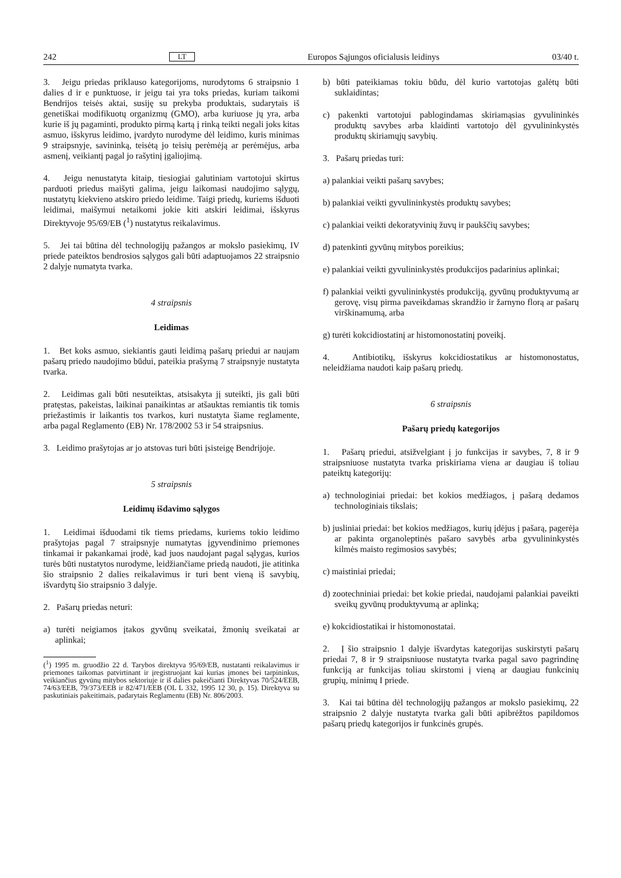242 LT Europos Sąjungos oficialusis leidinys 03/40 t.
3. Jeigu priedas priklauso kategorijoms, nurodytoms 6 straipsnio 1 dalies d ir e punktuose, ir jeigu tai yra toks priedas, kuriam taikomi Bendrijos teisės aktai, susiję su prekyba produktais, sudarytais iš genetiškai modifikuotų organizmų (GMO), arba kuriuose jų yra, arba kurie iš jų pagaminti, produkto pirmą kartą į rinką teikti negali joks kitas asmuo, išskyrus leidimo, įvardyto nurodyme dėl leidimo, kuris minimas 9 straipsnyje, savininką, teisėtą jo teisių perėmėją ar perėmėjus, arba asmenį, veikiantį pagal jo rašytinį įgaliojimą.
4. Jeigu nenustatyta kitaip, tiesiogiai galutiniam vartotojui skirtus parduoti priedus maišyti galima, jeigu laikomasi naudojimo sąlygų, nustatytų kiekvieno atskiro priedo leidime. Taigi priedų, kuriems išduoti leidimai, maišymui netaikomi jokie kiti atskiri leidimai, išskyrus Direktyvoje 95/69/EB (<sup>1</sup>) nustatytus reikalavimus.
5. Jei tai būtina dėl technologijų pažangos ar mokslo pasiekimų, IV priede pateiktos bendrosios sąlygos gali būti adaptuojamos 22 straipsnio 2 dalyje numatyta tvarka.
4 straipsnis
Leidimas
1. Bet koks asmuo, siekiantis gauti leidimą pašarų priedui ar naujam pašarų priedo naudojimo būdui, pateikia prašymą 7 straipsnyje nustatyta tvarka.
2. Leidimas gali būti nesuteiktas, atsisakyta jį suteikti, jis gali būti pratęstas, pakeistas, laikinai panaikintas ar atšauktas remiantis tik tomis priežastimis ir laikantis tos tvarkos, kuri nustatyta šiame reglamente, arba pagal Reglamento (EB) Nr. 178/2002 53 ir 54 straipsnius.
3. Leidimo prašytojas ar jo atstovas turi būti įsisteigę Bendrijoje.
5 straipsnis
Leidimų išdavimo sąlygos
1. Leidimai išduodami tik tiems priedams, kuriems tokio leidimo prašytojas pagal 7 straipsnyje numatytas įgyvendinimo priemones tinkamai ir pakankamai įrodė, kad juos naudojant pagal sąlygas, kurios turės būti nustatytos nurodyme, leidžiančiame priedą naudoti, jie atitinka šio straipsnio 2 dalies reikalavimus ir turi bent vieną iš savybių, išvardytų šio straipsnio 3 dalyje.
2. Pašarų priedas neturi:
a) turėti neigiamos įtakos gyvūnų sveikatai, žmonių sveikatai ar aplinkai;
(<sup>1</sup>) 1995 m. gruodžio 22 d. Tarybos direktyva 95/69/EB, nustatanti reikalavimus ir priemones taikomas patvirtinant ir įregistruojant kai kurias įmones bei tarpininkus, veikiančius gyvūnų mitybos sektoriuje ir iš dalies pakeičianti Direktyvas 70/524/EEB, 74/63/EEB, 79/373/EEB ir 82/471/EEB (OL L 332, 1995 12 30, p. 15). Direktyva su paskutiniais pakeitimais, padarytais Reglamentu (EB) Nr. 806/2003.
b) būti pateikiamas tokiu būdu, dėl kurio vartotojas galėtų būti suklaidintas;
c) pakenkti vartotojui pablogindamas skiriamąsias gyvulininkės produktų savybes arba klaidinti vartotojo dėl gyvulininkystės produktų skiriamųjų savybių.
3. Pašarų priedas turi:
a) palankiai veikti pašarų savybes;
b) palankiai veikti gyvulininkystės produktų savybes;
c) palankiai veikti dekoratyvinių žuvų ir paukščių savybes;
d) patenkinti gyvūnų mitybos poreikius;
e) palankiai veikti gyvulininkystės produkcijos padarinius aplinkai;
f) palankiai veikti gyvulininkystės produkciją, gyvūnų produktyvumą ar gerovę, visų pirma paveikdamas skrandžio ir žarnyno florą ar pašarų virškinamumą, arba
g) turėti kokcidiostatinį ar histomonostatinį poveikį.
4. Antibiotikų, išskyrus kokcidiostatikus ar histomonostatus, neleidžiama naudoti kaip pašarų priedų.
6 straipsnis
Pašarų priedų kategorijos
1. Pašarų priedui, atsižvelgiant į jo funkcijas ir savybes, 7, 8 ir 9 straipsniuose nustatyta tvarka priskiriama viena ar daugiau iš toliau pateiktų kategorijų:
a) technologiniai priedai: bet kokios medžiagos, į pašarą dedamos technologiniais tikslais;
b) jusliniai priedai: bet kokios medžiagos, kurių įdėjus į pašarą, pagerėja ar pakinta organoleptinės pašaro savybės arba gyvulininkystės kilmės maisto regimosios savybės;
c) maistiniai priedai;
d) zootechniniai priedai: bet kokie priedai, naudojami palankiai paveikti sveikų gyvūnų produktyvumą ar aplinką;
e) kokcidiostatikai ir histomonostatai.
2. Į šio straipsnio 1 dalyje išvardytas kategorijas suskirstyti pašarų priedai 7, 8 ir 9 straipsniuose nustatyta tvarka pagal savo pagrindinę funkciją ar funkcijas toliau skirstomi į vieną ar daugiau funkcinių grupių, minimų I priede.
3. Kai tai būtina dėl technologijų pažangos ar mokslo pasiekimų, 22 straipsnio 2 dalyje nustatyta tvarka gali būti apibrėžtos papildomos pašarų priedų kategorijos ir funkcinės grupės.